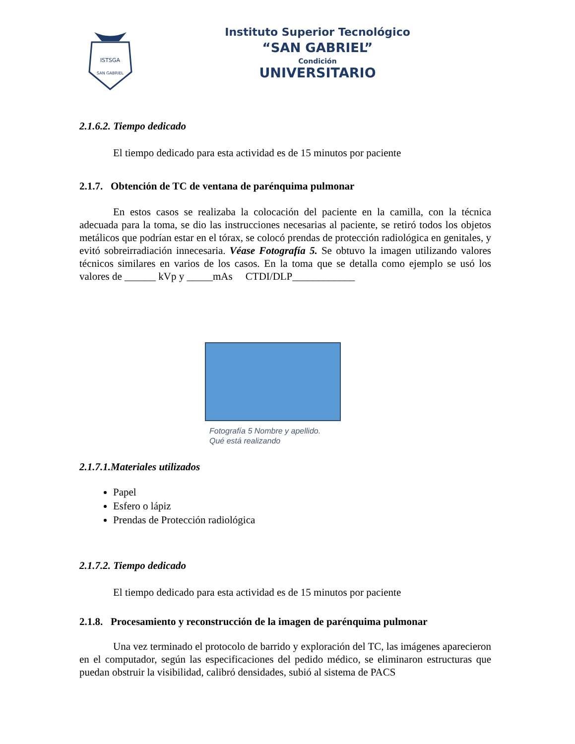ISTSGA
SAN GABRIEL
Instituto Superior Tecnológico
“SAN GABRIEL”
Condición
UNIVERSITARIO
2.1.6.2. Tiempo dedicado
El tiempo dedicado para esta actividad es de 15 minutos por paciente
2.1.7. Obtención de TC de ventana de parénquima pulmonar
En estos casos se realizaba la colocación del paciente en la camilla, con la técnica adecuada para la toma, se dio las instrucciones necesarias al paciente, se retiró todos los objetos metálicos que podrían estar en el tórax, se colocó prendas de protección radiológica en genitales, y evitó sobreirradiación innecesaria. Véase Fotografía 5. Se obtuvo la imagen utilizando valores técnicos similares en varios de los casos. En la toma que se detalla como ejemplo se usó los valores de ______ kVp y _____mAs CTDI/DLP____________
Fotografía 5 Nombre y apellido.
Qué está realizando
2.1.7.1.Materiales utilizados
Papel
Esfero o lápiz
Prendas de Protección radiológica
2.1.7.2. Tiempo dedicado
El tiempo dedicado para esta actividad es de 15 minutos por paciente
2.1.8. Procesamiento y reconstrucción de la imagen de parénquima pulmonar
Una vez terminado el protocolo de barrido y exploración del TC, las imágenes aparecieron en el computador, según las especificaciones del pedido médico, se eliminaron estructuras que puedan obstruir la visibilidad, calibró densidades, subió al sistema de PACS